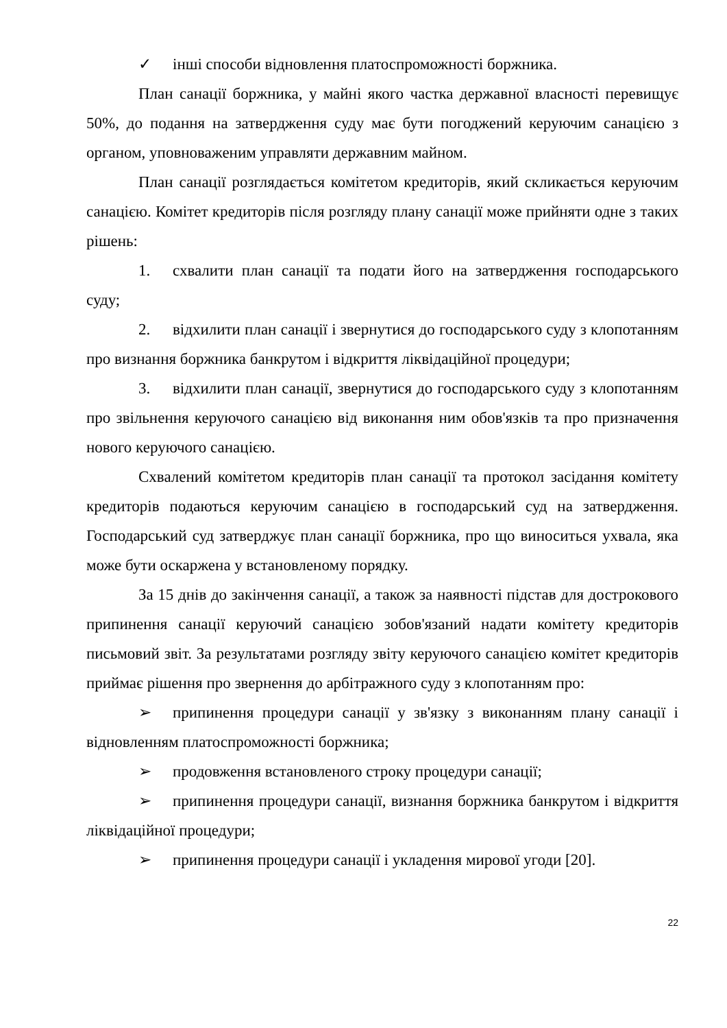✓ інші способи відновлення платоспроможності боржника.
План санації боржника, у майні якого частка державної власності перевищує 50%, до подання на затвердження суду має бути погоджений керуючим санацією з органом, уповноваженим управляти державним майном.
План санації розглядається комітетом кредиторів, який скликається керуючим санацією. Комітет кредиторів після розгляду плану санації може прийняти одне з таких рішень:
1. схвалити план санації та подати його на затвердження господарського суду;
2. відхилити план санації і звернутися до господарського суду з клопотанням про визнання боржника банкрутом і відкриття ліквідаційної процедури;
3. відхилити план санації, звернутися до господарського суду з клопотанням про звільнення керуючого санацією від виконання ним обов'язків та про призначення нового керуючого санацією.
Схвалений комітетом кредиторів план санації та протокол засідання комітету кредиторів подаються керуючим санацією в господарський суд на затвердження. Господарський суд затверджує план санації боржника, про що виноситься ухвала, яка може бути оскаржена у встановленому порядку.
За 15 днів до закінчення санації, а також за наявності підстав для дострокового припинення санації керуючий санацією зобов'язаний надати комітету кредиторів письмовий звіт. За результатами розгляду звіту керуючого санацією комітет кредиторів приймає рішення про звернення до арбітражного суду з клопотанням про:
➢ припинення процедури санації у зв'язку з виконанням плану санації і відновленням платоспроможності боржника;
➢ продовження встановленого строку процедури санації;
➢ припинення процедури санації, визнання боржника банкрутом і відкриття ліквідаційної процедури;
➢ припинення процедури санації і укладення мирової угоди [20].
22